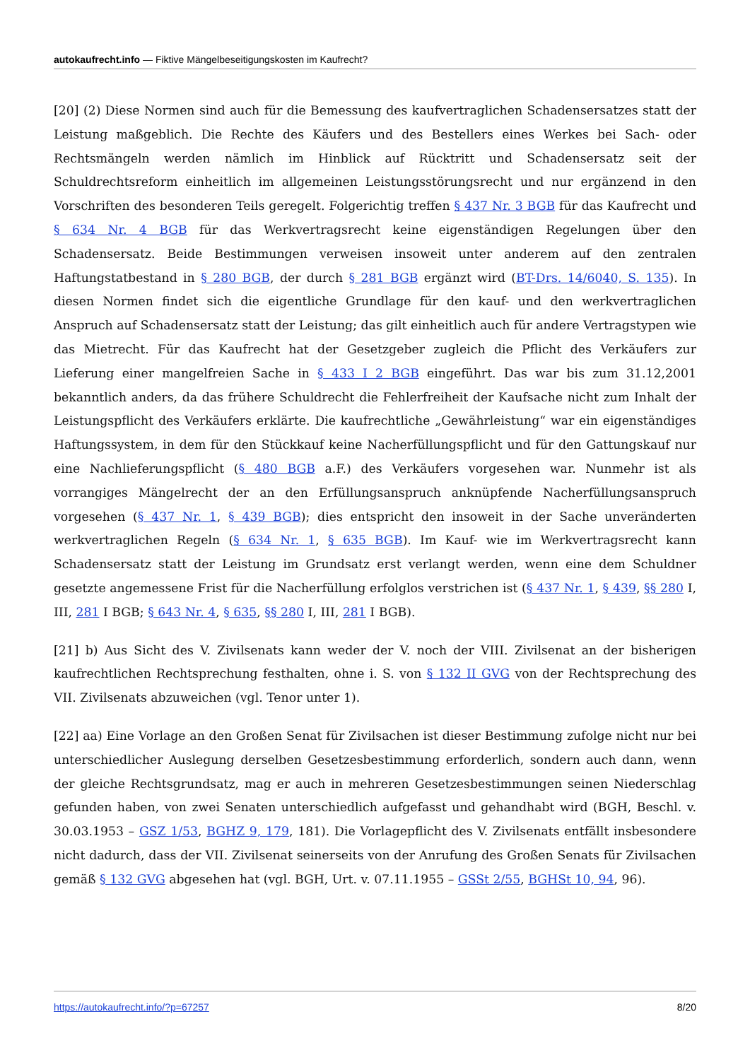autokaufrecht.info — Fiktive Mängelbeseitigungskosten im Kaufrecht?
[20] (2) Diese Normen sind auch für die Bemessung des kaufvertraglichen Schadensersatzes statt der Leistung maßgeblich. Die Rechte des Käufers und des Bestellers eines Werkes bei Sach- oder Rechtsmängeln werden nämlich im Hinblick auf Rücktritt und Schadensersatz seit der Schuldrechtsreform einheitlich im allgemeinen Leistungsstörungsrecht und nur ergänzend in den Vorschriften des besonderen Teils geregelt. Folgerichtig treffen § 437 Nr. 3 BGB für das Kaufrecht und § 634 Nr. 4 BGB für das Werkvertragsrecht keine eigenständigen Regelungen über den Schadensersatz. Beide Bestimmungen verweisen insoweit unter anderem auf den zentralen Haftungstatbestand in § 280 BGB, der durch § 281 BGB ergänzt wird (BT-Drs. 14/6040, S. 135). In diesen Normen findet sich die eigentliche Grundlage für den kauf- und den werkvertraglichen Anspruch auf Schadensersatz statt der Leistung; das gilt einheitlich auch für andere Vertragstypen wie das Mietrecht. Für das Kaufrecht hat der Gesetzgeber zugleich die Pflicht des Verkäufers zur Lieferung einer mangelfreien Sache in § 433 I 2 BGB eingeführt. Das war bis zum 31.12,2001 bekanntlich anders, da das frühere Schuldrecht die Fehlerfreiheit der Kaufsache nicht zum Inhalt der Leistungspflicht des Verkäufers erklärte. Die kaufrechtliche „Gewährleistung“ war ein eigenständiges Haftungssystem, in dem für den Stückkauf keine Nacherfüllungspflicht und für den Gattungskauf nur eine Nachlieferungspflicht (§ 480 BGB a.F.) des Verkäufers vorgesehen war. Nunmehr ist als vorrangiges Mängelrecht der an den Erfüllungsanspruch anknüpfende Nacherfüllungsanspruch vorgesehen (§ 437 Nr. 1, § 439 BGB); dies entspricht den insoweit in der Sache unveränderten werkvertraglichen Regeln (§ 634 Nr. 1, § 635 BGB). Im Kauf- wie im Werkvertragsrecht kann Schadensersatz statt der Leistung im Grundsatz erst verlangt werden, wenn eine dem Schuldner gesetzte angemessene Frist für die Nacherfüllung erfolglos verstrichen ist (§ 437 Nr. 1, § 439, §§ 280 I, III, 281 I BGB; § 643 Nr. 4, § 635, §§ 280 I, III, 281 I BGB).
[21] b) Aus Sicht des V. Zivilsenats kann weder der V. noch der VIII. Zivilsenat an der bisherigen kaufrechtlichen Rechtsprechung festhalten, ohne i. S. von § 132 II GVG von der Rechtsprechung des VII. Zivilsenats abzuweichen (vgl. Tenor unter 1).
[22] aa) Eine Vorlage an den Großen Senat für Zivilsachen ist dieser Bestimmung zufolge nicht nur bei unterschiedlicher Auslegung derselben Gesetzesbestimmung erforderlich, sondern auch dann, wenn der gleiche Rechtsgrundsatz, mag er auch in mehreren Gesetzesbestimmungen seinen Niederschlag gefunden haben, von zwei Senaten unterschiedlich aufgefasst und gehandhabt wird (BGH, Beschl. v. 30.03.1953 – GSZ 1/53, BGHZ 9, 179, 181). Die Vorlagepflicht des V. Zivilsenats entfällt insbesondere nicht dadurch, dass der VII. Zivilsenat seinerseits von der Anrufung des Großen Senats für Zivilsachen gemäß § 132 GVG abgesehen hat (vgl. BGH, Urt. v. 07.11.1955 – GSSt 2/55, BGHSt 10, 94, 96).
https://autokaufrecht.info/?p=67257 8/20